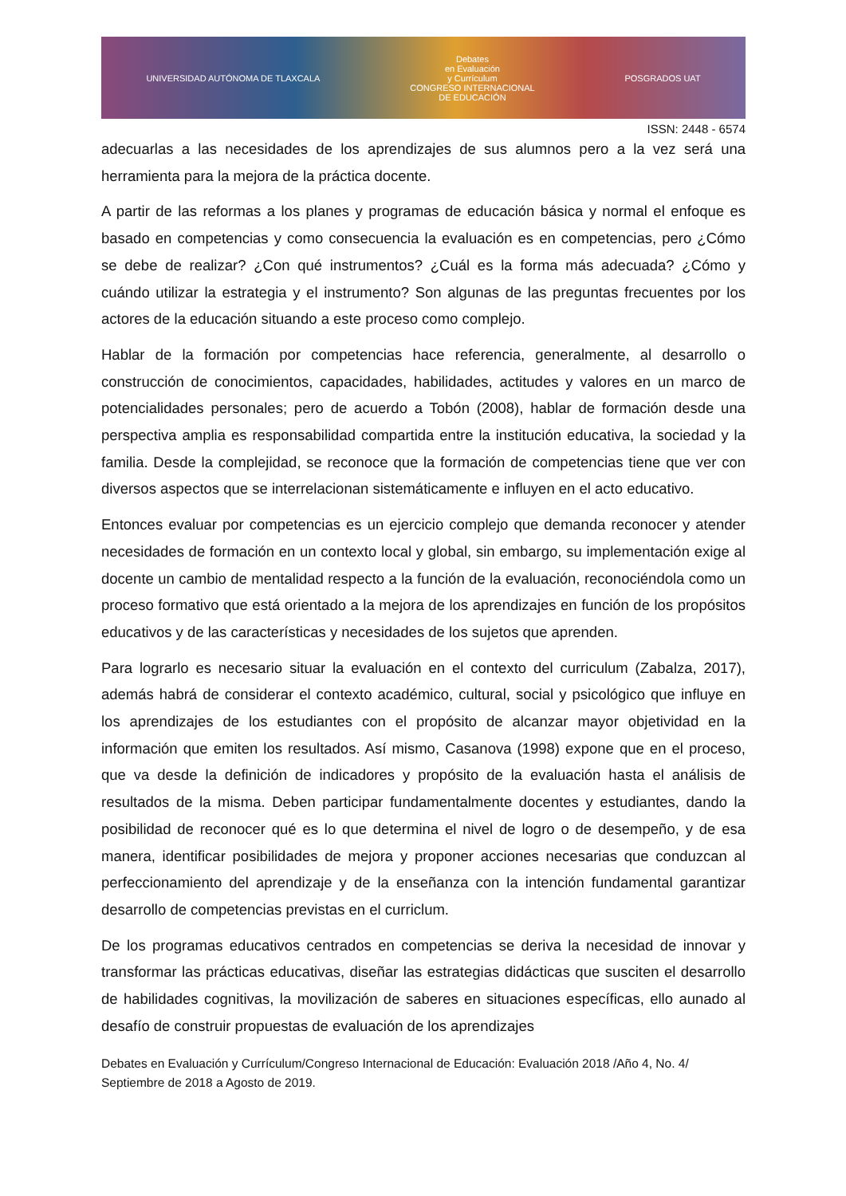UNIVERSIDAD AUTÓNOMA DE TLAXCALA
Debates
en Evaluación
y Currículum
CONGRESO INTERNACIONAL
DE EDUCACIÓN
POSGRADOS UAT
ISSN: 2448 - 6574
adecuarlas a las necesidades de los aprendizajes de sus alumnos pero a la vez será una herramienta para la mejora de la práctica docente.
A partir de las reformas a los planes y programas de educación básica y normal el enfoque es basado en competencias y como consecuencia la evaluación es en competencias, pero ¿Cómo se debe de realizar? ¿Con qué instrumentos? ¿Cuál es la forma más adecuada? ¿Cómo y cuándo utilizar la estrategia y el instrumento? Son algunas de las preguntas frecuentes por los actores de la educación situando a este proceso como complejo.
Hablar de la formación por competencias hace referencia, generalmente, al desarrollo o construcción de conocimientos, capacidades, habilidades, actitudes y valores en un marco de potencialidades personales; pero de acuerdo a Tobón (2008), hablar de formación desde una perspectiva amplia es responsabilidad compartida entre la institución educativa, la sociedad y la familia. Desde la complejidad, se reconoce que la formación de competencias tiene que ver con diversos aspectos que se interrelacionan sistemáticamente e influyen en el acto educativo.
Entonces evaluar por competencias es un ejercicio complejo que demanda reconocer y atender necesidades de formación en un contexto local y global, sin embargo, su implementación exige al docente un cambio de mentalidad respecto a la función de la evaluación, reconociéndola como un proceso formativo que está orientado a la mejora de los aprendizajes en función de los propósitos educativos y de las características y necesidades de los sujetos que aprenden.
Para lograrlo es necesario situar la evaluación en el contexto del curriculum (Zabalza, 2017), además habrá de considerar el contexto académico, cultural, social y psicológico que influye en los aprendizajes de los estudiantes con el propósito de alcanzar mayor objetividad en la información que emiten los resultados. Así mismo, Casanova (1998) expone que en el proceso, que va desde la definición de indicadores y propósito de la evaluación hasta el análisis de resultados de la misma. Deben participar fundamentalmente docentes y estudiantes, dando la posibilidad de reconocer qué es lo que determina el nivel de logro o de desempeño, y de esa manera, identificar posibilidades de mejora y proponer acciones necesarias que conduzcan al perfeccionamiento del aprendizaje y de la enseñanza con la intención fundamental garantizar desarrollo de competencias previstas en el curriclum.
De los programas educativos centrados en competencias se deriva la necesidad de innovar y transformar las prácticas educativas, diseñar las estrategias didácticas que susciten el desarrollo de habilidades cognitivas, la movilización de saberes en situaciones específicas, ello aunado al desafío de construir propuestas de evaluación de los aprendizajes
Debates en Evaluación y Currículum/Congreso Internacional de Educación: Evaluación 2018 /Año 4, No. 4/ Septiembre de 2018 a Agosto de 2019.